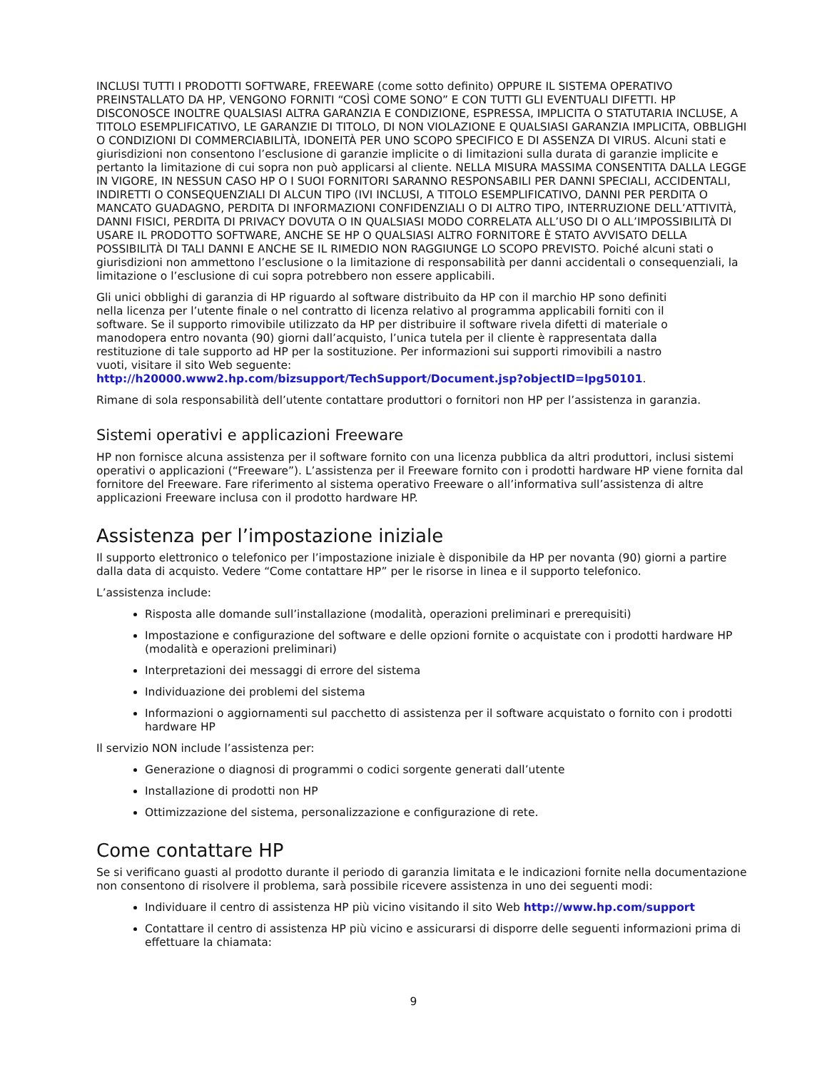INCLUSI TUTTI I PRODOTTI SOFTWARE, FREEWARE (come sotto definito) OPPURE IL SISTEMA OPERATIVO PREINSTALLATO DA HP, VENGONO FORNITI “COSÌ COME SONO” E CON TUTTI GLI EVENTUALI DIFETTI. HP DISCONOSCE INOLTRE QUALSIASI ALTRA GARANZIA E CONDIZIONE, ESPRESSA, IMPLICITA O STATUTARIA INCLUSE, A TITOLO ESEMPLIFICATIVO, LE GARANZIE DI TITOLO, DI NON VIOLAZIONE E QUALSIASI GARANZIA IMPLICITA, OBBLIGHI O CONDIZIONI DI COMMERCIABILITÀ, IDONEITÀ PER UNO SCOPO SPECIFICO E DI ASSENZA DI VIRUS. Alcuni stati e giurisdizioni non consentono l’esclusione di garanzie implicite o di limitazioni sulla durata di garanzie implicite e pertanto la limitazione di cui sopra non può applicarsi al cliente. NELLA MISURA MASSIMA CONSENTITA DALLA LEGGE IN VIGORE, IN NESSUN CASO HP O I SUOI FORNITORI SARANNO RESPONSABILI PER DANNI SPECIALI, ACCIDENTALI, INDIRETTI O CONSEQUENZIALI DI ALCUN TIPO (IVI INCLUSI, A TITOLO ESEMPLIFICATIVO, DANNI PER PERDITA O MANCATO GUADAGNO, PERDITA DI INFORMAZIONI CONFIDENZIALI O DI ALTRO TIPO, INTERRUZIONE DELL’ATTIVITÀ, DANNI FISICI, PERDITA DI PRIVACY DOVUTA O IN QUALSIASI MODO CORRELATA ALL’USO DI O ALL’IMPOSSIBILITÀ DI USARE IL PRODOTTO SOFTWARE, ANCHE SE HP O QUALSIASI ALTRO FORNITORE È STATO AVVISATO DELLA POSSIBILITÀ DI TALI DANNI E ANCHE SE IL RIMEDIO NON RAGGIUNGE LO SCOPO PREVISTO. Poiché alcuni stati o giurisdizioni non ammettono l’esclusione o la limitazione di responsabilità per danni accidentali o consequenziali, la limitazione o l’esclusione di cui sopra potrebbero non essere applicabili.
Gli unici obblighi di garanzia di HP riguardo al software distribuito da HP con il marchio HP sono definiti nella licenza per l’utente finale o nel contratto di licenza relativo al programma applicabili forniti con il software. Se il supporto rimovibile utilizzato da HP per distribuire il software rivela difetti di materiale o manodopera entro novanta (90) giorni dall’acquisto, l’unica tutela per il cliente è rappresentata dalla restituzione di tale supporto ad HP per la sostituzione. Per informazioni sui supporti rimovibili a nastro vuoti, visitare il sito Web seguente: http://h20000.www2.hp.com/bizsupport/TechSupport/Document.jsp?objectID=lpg50101.
Rimane di sola responsabilità dell’utente contattare produttori o fornitori non HP per l’assistenza in garanzia.
Sistemi operativi e applicazioni Freeware
HP non fornisce alcuna assistenza per il software fornito con una licenza pubblica da altri produttori, inclusi sistemi operativi o applicazioni (“Freeware”). L’assistenza per il Freeware fornito con i prodotti hardware HP viene fornita dal fornitore del Freeware. Fare riferimento al sistema operativo Freeware o all’informativa sull’assistenza di altre applicazioni Freeware inclusa con il prodotto hardware HP.
Assistenza per l’impostazione iniziale
Il supporto elettronico o telefonico per l’impostazione iniziale è disponibile da HP per novanta (90) giorni a partire dalla data di acquisto. Vedere “Come contattare HP” per le risorse in linea e il supporto telefonico.
L’assistenza include:
Risposta alle domande sull’installazione (modalità, operazioni preliminari e prerequisiti)
Impostazione e configurazione del software e delle opzioni fornite o acquistate con i prodotti hardware HP (modalità e operazioni preliminari)
Interpretazioni dei messaggi di errore del sistema
Individuazione dei problemi del sistema
Informazioni o aggiornamenti sul pacchetto di assistenza per il software acquistato o fornito con i prodotti hardware HP
Il servizio NON include l’assistenza per:
Generazione o diagnosi di programmi o codici sorgente generati dall’utente
Installazione di prodotti non HP
Ottimizzazione del sistema, personalizzazione e configurazione di rete.
Come contattare HP
Se si verificano guasti al prodotto durante il periodo di garanzia limitata e le indicazioni fornite nella documentazione non consentono di risolvere il problema, sarà possibile ricevere assistenza in uno dei seguenti modi:
Individuare il centro di assistenza HP più vicino visitando il sito Web http://www.hp.com/support
Contattare il centro di assistenza HP più vicino e assicurarsi di disporre delle seguenti informazioni prima di effettuare la chiamata:
9